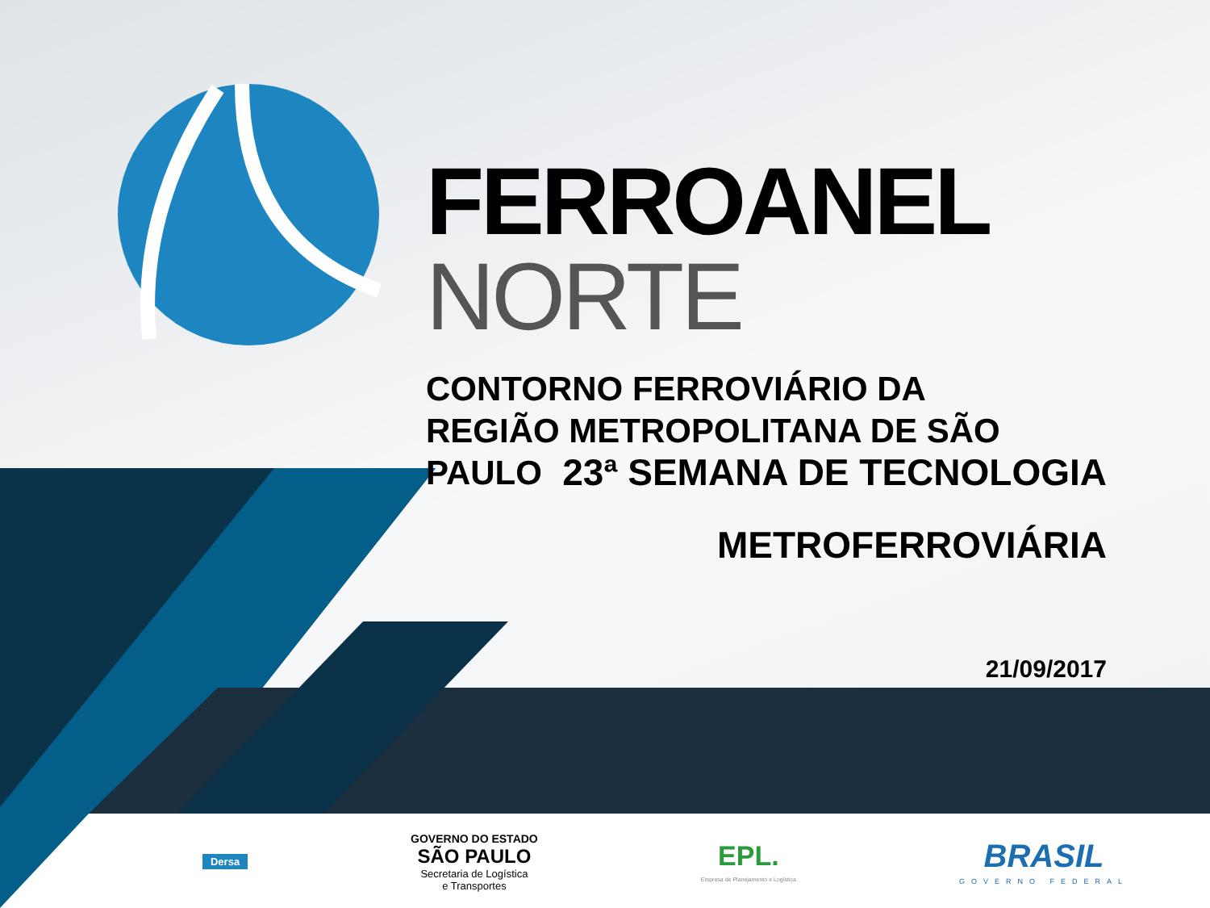FERROANEL NORTE
CONTORNO FERROVIÁRIO DA
REGIÃO METROPOLITANA DE SÃO PAULO
23ª SEMANA DE TECNOLOGIA
METROFERROVIÁRIA
21/09/2017
Dersa
GOVERNO DO ESTADO
SÃO PAULO
Secretaria de Logística
e Transportes
EPL.
Empresa de Planejamento e Logística
BRASIL
GOVERNO FEDERAL